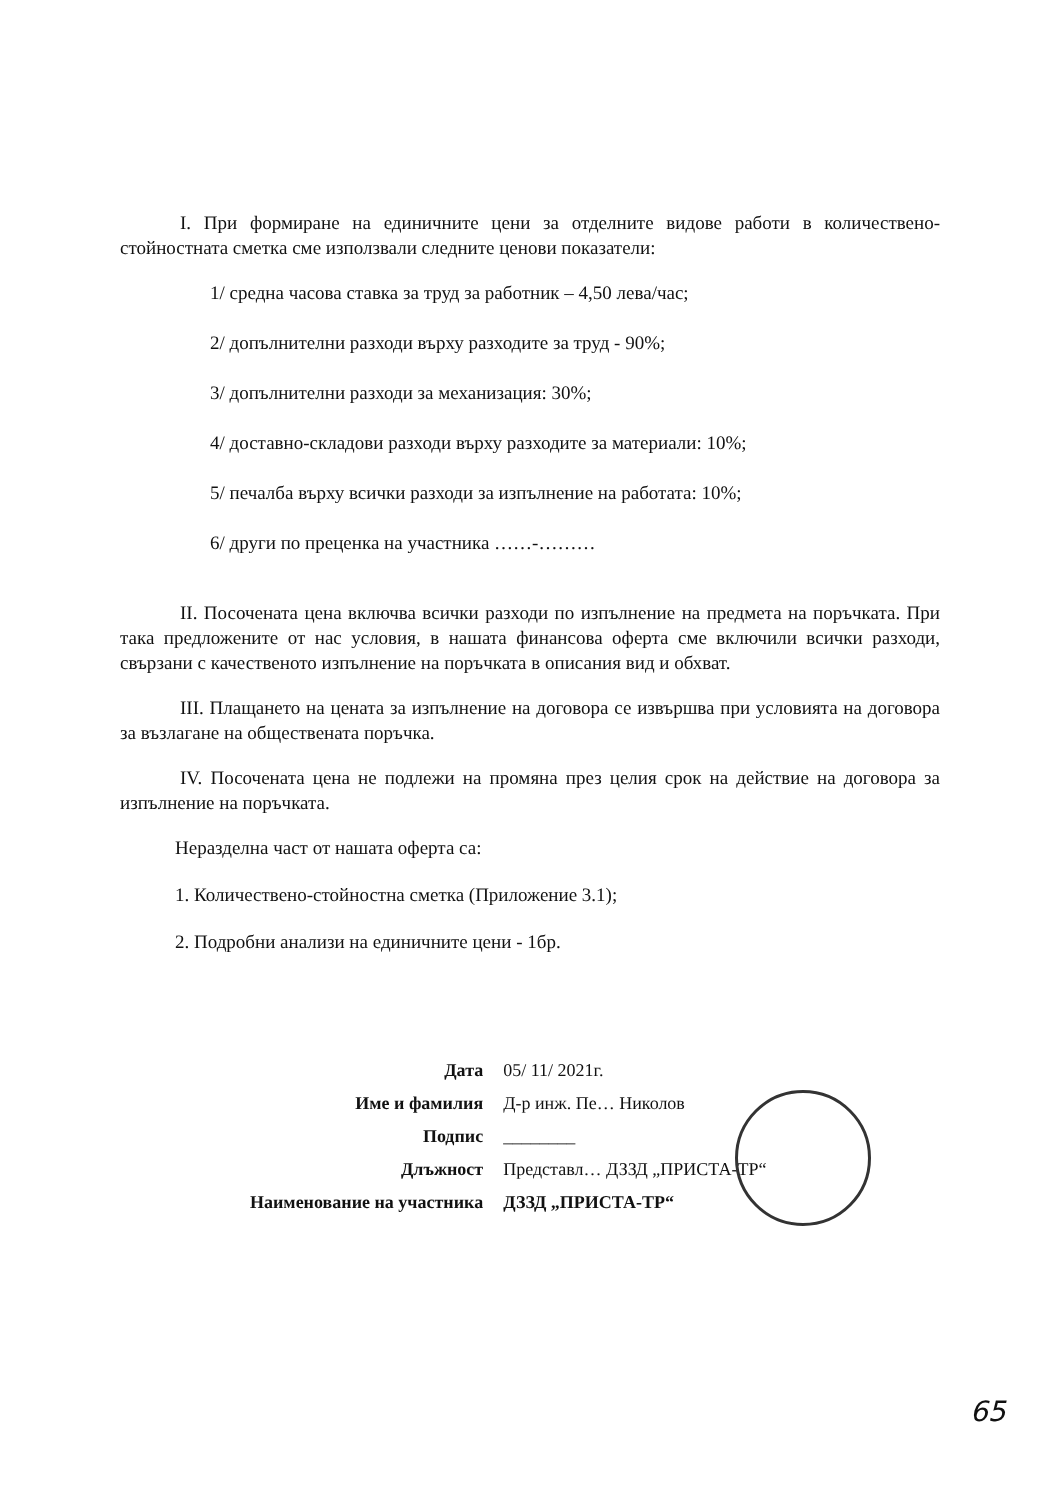I. При формиране на единичните цени за отделните видове работи в количествено-стойностната сметка сме използвали следните ценови показатели:
1/ средна часова ставка за труд за работник – 4,50 лева/час;
2/ допълнителни разходи върху разходите за труд - 90%;
3/ допълнителни разходи за механизация: 30%;
4/ доставно-складови разходи върху разходите за материали: 10%;
5/ печалба върху всички разходи за изпълнение на работата: 10%;
6/ други по преценка на участника ……-………
II. Посочената цена включва всички разходи по изпълнение на предмета на поръчката. При така предложените от нас условия, в нашата финансова оферта сме включили всички разходи, свързани с качественото изпълнение на поръчката в описания вид и обхват.
III. Плащането на цената за изпълнение на договора се извършва при условията на договора за възлагане на обществената поръчка.
IV. Посочената цена не подлежи на промяна през целия срок на действие на договора за изпълнение на поръчката.
Неразделна част от нашата оферта са:
1. Количествено-стойностна сметка (Приложение 3.1);
2. Подробни анализи на единичните цени - 1бр.
| Дата | 05/ 11/ 2021г. |
| Име и фамилия | Д-р инж. Пе… Николов |
| Подпис | ________ |
| Длъжност | Представл… ДЗЗД „ПРИСТА-ТР“ |
| Наименование на участника | ДЗЗД „ПРИСТА-ТР“ |
65